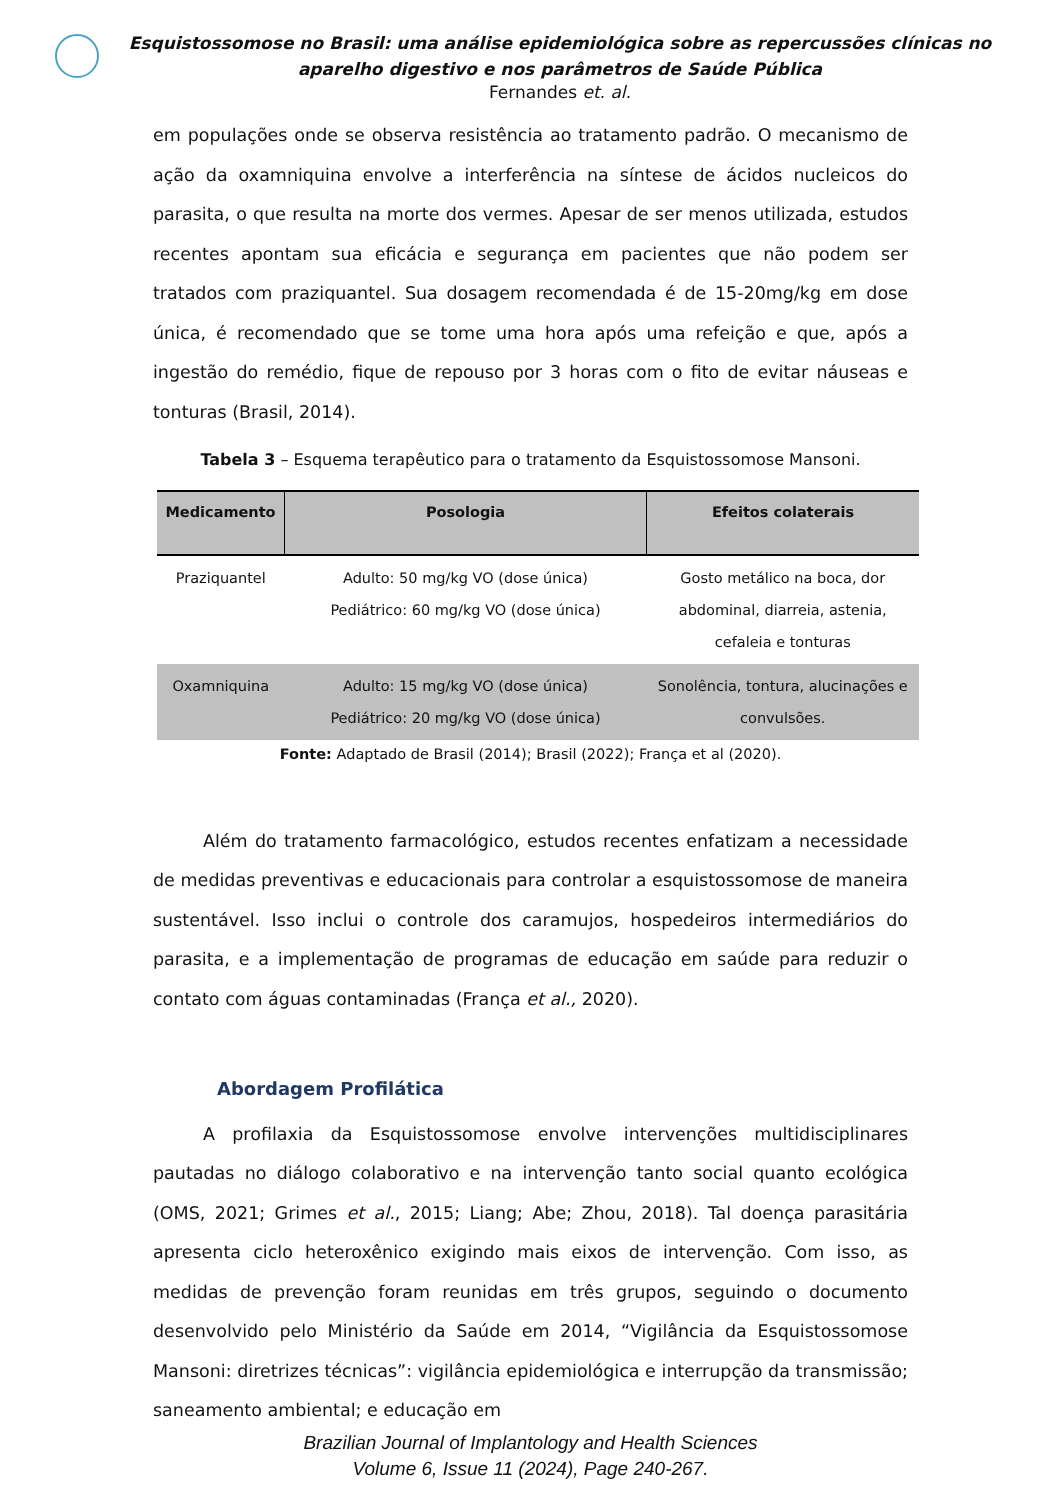Esquistossomose no Brasil: uma análise epidemiológica sobre as repercussões clínicas no aparelho digestivo e nos parâmetros de Saúde Pública
Fernandes et. al.
em populações onde se observa resistência ao tratamento padrão. O mecanismo de ação da oxamniquina envolve a interferência na síntese de ácidos nucleicos do parasita, o que resulta na morte dos vermes. Apesar de ser menos utilizada, estudos recentes apontam sua eficácia e segurança em pacientes que não podem ser tratados com praziquantel. Sua dosagem recomendada é de 15-20mg/kg em dose única, é recomendado que se tome uma hora após uma refeição e que, após a ingestão do remédio, fique de repouso por 3 horas com o fito de evitar náuseas e tonturas (Brasil, 2014).
Tabela 3 – Esquema terapêutico para o tratamento da Esquistossomose Mansoni.
| Medicamento | Posologia | Efeitos colaterais |
| --- | --- | --- |
| Praziquantel | Adulto: 50 mg/kg VO (dose única) Pediátrico: 60 mg/kg VO (dose única) | Gosto metálico na boca, dor abdominal, diarreia, astenia, cefaleia e tonturas |
| Oxamniquina | Adulto: 15 mg/kg VO (dose única) Pediátrico: 20 mg/kg VO (dose única) | Sonolência, tontura, alucinações e convulsões. |
Fonte: Adaptado de Brasil (2014); Brasil (2022); França et al (2020).
Além do tratamento farmacológico, estudos recentes enfatizam a necessidade de medidas preventivas e educacionais para controlar a esquistossomose de maneira sustentável. Isso inclui o controle dos caramujos, hospedeiros intermediários do parasita, e a implementação de programas de educação em saúde para reduzir o contato com águas contaminadas (França et al., 2020).
Abordagem Profilática
A profilaxia da Esquistossomose envolve intervenções multidisciplinares pautadas no diálogo colaborativo e na intervenção tanto social quanto ecológica (OMS, 2021; Grimes et al., 2015; Liang; Abe; Zhou, 2018). Tal doença parasitária apresenta ciclo heteroxênico exigindo mais eixos de intervenção. Com isso, as medidas de prevenção foram reunidas em três grupos, seguindo o documento desenvolvido pelo Ministério da Saúde em 2014, “Vigilância da Esquistossomose Mansoni: diretrizes técnicas”: vigilância epidemiológica e interrupção da transmissão; saneamento ambiental; e educação em
Brazilian Journal of Implantology and Health Sciences
Volume 6, Issue 11 (2024), Page 240-267.